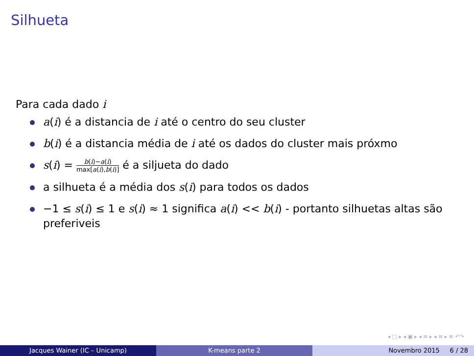Silhueta
Para cada dado i
a(i) é a distancia de i até o centro do seu cluster
b(i) é a distancia média de i até os dados do cluster mais próxmo
s(i) = b(i)−a(i) max[a(i),b(i)] é a siljueta do dado
a silhueta é a média dos s(i) para todos os dados
−1 ≤ s(i) ≤ 1 e s(i) ≈ 1 significa a(i) << b(i) - portanto silhuetas altas são preferiveis
◂ □ ▸ ◂ ▣ ▸ ◂ ≡ ▸ ◂ ≡ ▸ ≡ ↶↷
Jacques Wainer (IC – Unicamp) K-means parte 2 Novembro 2015 6 / 28